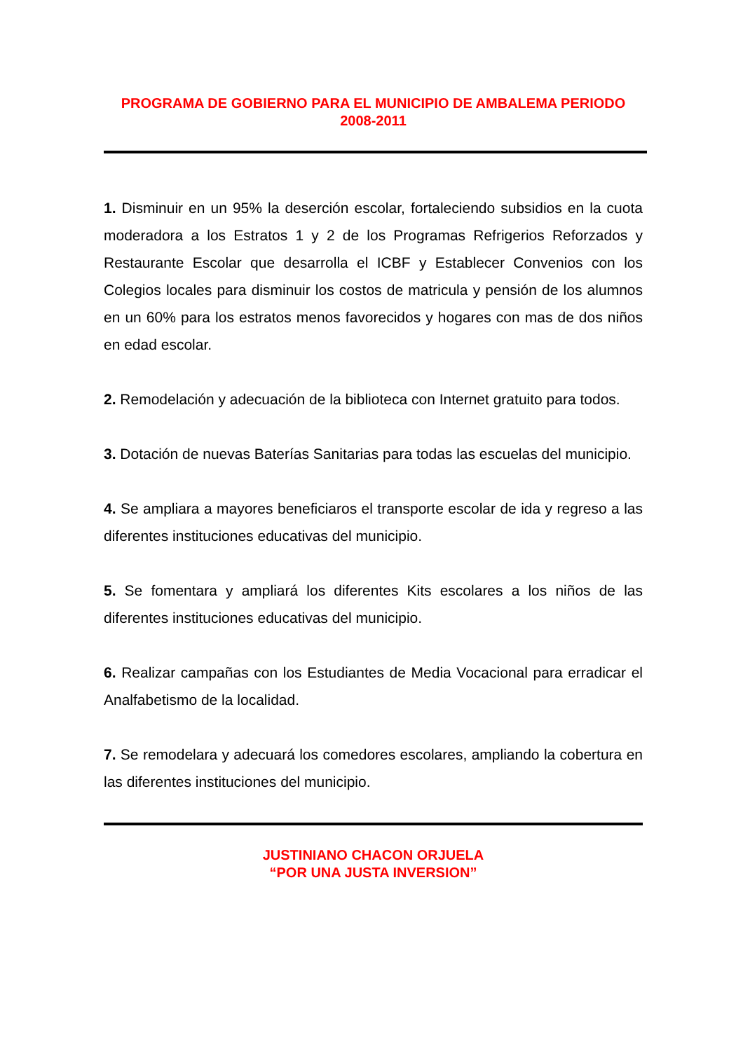PROGRAMA DE GOBIERNO PARA EL MUNICIPIO DE AMBALEMA PERIODO 2008-2011
1. Disminuir en un 95% la deserción escolar, fortaleciendo subsidios en la cuota moderadora a los Estratos 1 y 2 de los Programas Refrigerios Reforzados y Restaurante Escolar que desarrolla el ICBF y Establecer Convenios con los Colegios locales para disminuir los costos de matricula y pensión de los alumnos en un 60% para los estratos menos favorecidos y hogares con mas de dos niños en edad escolar.
2. Remodelación y adecuación de la biblioteca con Internet gratuito para todos.
3. Dotación de nuevas Baterías Sanitarias para todas las escuelas del municipio.
4. Se ampliara a mayores beneficiaros el transporte escolar de ida y regreso a las diferentes instituciones educativas del municipio.
5. Se fomentara y ampliará los diferentes Kits escolares a los niños de las diferentes instituciones educativas del municipio.
6. Realizar campañas con los Estudiantes de Media Vocacional para erradicar el Analfabetismo de la localidad.
7. Se remodelara y adecuará los comedores escolares, ampliando la cobertura en las diferentes instituciones del municipio.
JUSTINIANO CHACON ORJUELA
“POR UNA JUSTA INVERSION”